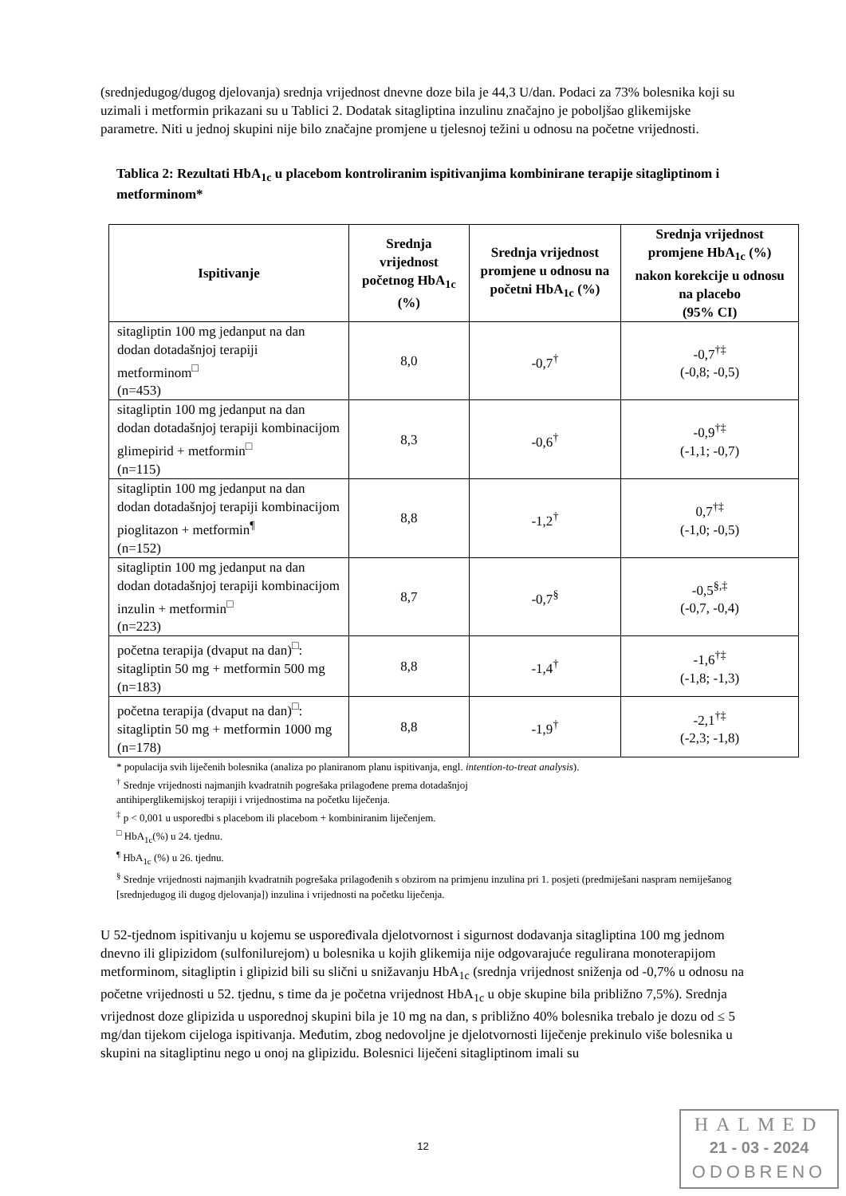(srednjedugog/dugog djelovanja) srednja vrijednost dnevne doze bila je 44,3 U/dan. Podaci za 73% bolesnika koji su uzimali i metformin prikazani su u Tablici 2. Dodatak sitagliptina inzulinu značajno je poboljšao glikemijske parametre. Niti u jednoj skupini nije bilo značajne promjene u tjelesnoj težini u odnosu na početne vrijednosti.
Tablica 2: Rezultati HbA<sub>1c</sub> u placebom kontroliranim ispitivanjima kombinirane terapije sitagliptinom i metforminom*
| Ispitivanje | Srednja vrijednost početnog HbA<sub>1c</sub> (%) | Srednja vrijednost promjene u odnosu na početni HbA<sub>1c</sub> (%) | Srednja vrijednost promjene HbA<sub>1c</sub> (%) nakon korekcije u odnosu na placebo (95% CI) |
| --- | --- | --- | --- |
| sitagliptin 100 mg jedanput na dan dodan dotadašnjoj terapiji metforminom<sup>□</sup> (n=453) | 8,0 | -0,7<sup>†</sup> | -0,7<sup>†‡</sup> (-0,8; -0,5) |
| sitagliptin 100 mg jedanput na dan dodan dotadašnjoj terapiji kombinacijom glimepirid + metformin<sup>□</sup> (n=115) | 8,3 | -0,6<sup>†</sup> | -0,9<sup>†‡</sup> (-1,1; -0,7) |
| sitagliptin 100 mg jedanput na dan dodan dotadašnjoj terapiji kombinacijom pioglitazon + metformin<sup>¶</sup> (n=152) | 8,8 | -1,2<sup>†</sup> | 0,7<sup>†‡</sup> (-1,0; -0,5) |
| sitagliptin 100 mg jedanput na dan dodan dotadašnjoj terapiji kombinacijom inzulin + metformin<sup>□</sup> (n=223) | 8,7 | -0,7<sup>§</sup> | -0,5<sup>§,‡</sup> (-0,7, -0,4) |
| početna terapija (dvaput na dan)<sup>□</sup>: sitagliptin 50 mg + metformin 500 mg (n=183) | 8,8 | -1,4<sup>†</sup> | -1,6<sup>†‡</sup> (-1,8; -1,3) |
| početna terapija (dvaput na dan)<sup>□</sup>: sitagliptin 50 mg + metformin 1000 mg (n=178) | 8,8 | -1,9<sup>†</sup> | -2,1<sup>†‡</sup> (-2,3; -1,8) |
* populacija svih liječenih bolesnika (analiza po planiranom planu ispitivanja, engl. intention-to-treat analysis).
<sup>†</sup> Srednje vrijednosti najmanjih kvadratnih pogrešaka prilagođene prema dotadašnjoj
antihiperglikemijskoj terapiji i vrijednostima na početku liječenja.
<sup>‡</sup> p < 0,001 u usporedbi s placebom ili placebom + kombiniranim liječenjem.
<sup>□</sup> HbA<sub>1c</sub>(%) u 24. tjednu.
<sup>¶</sup> HbA<sub>1c</sub> (%) u 26. tjednu.
<sup>§</sup> Srednje vrijednosti najmanjih kvadratnih pogrešaka prilagođenih s obzirom na primjenu inzulina pri 1. posjeti (predmiješani naspram nemiješanog [srednjedugog ili dugog djelovanja]) inzulina i vrijednosti na početku liječenja.
U 52-tjednom ispitivanju u kojemu se uspoređivala djelotvornost i sigurnost dodavanja sitagliptina 100 mg jednom dnevno ili glipizidom (sulfonilurejom) u bolesnika u kojih glikemija nije odgovarajuće regulirana monoterapijom metforminom, sitagliptin i glipizid bili su slični u snižavanju HbA<sub>1c</sub> (srednja vrijednost sniženja od -0,7% u odnosu na početne vrijednosti u 52. tjednu, s time da je početna vrijednost HbA<sub>1c</sub> u obje skupine bila približno 7,5%). Srednja vrijednost doze glipizida u usporednoj skupini bila je 10 mg na dan, s približno 40% bolesnika trebalo je dozu od ≤ 5 mg/dan tijekom cijeloga ispitivanja. Međutim, zbog nedovoljne je djelotvornosti liječenje prekinulo više bolesnika u skupini na sitagliptinu nego u onoj na glipizidu. Bolesnici liječeni sitagliptinom imali su
12
HALMED
21 - 03 - 2024
ODOBRENO